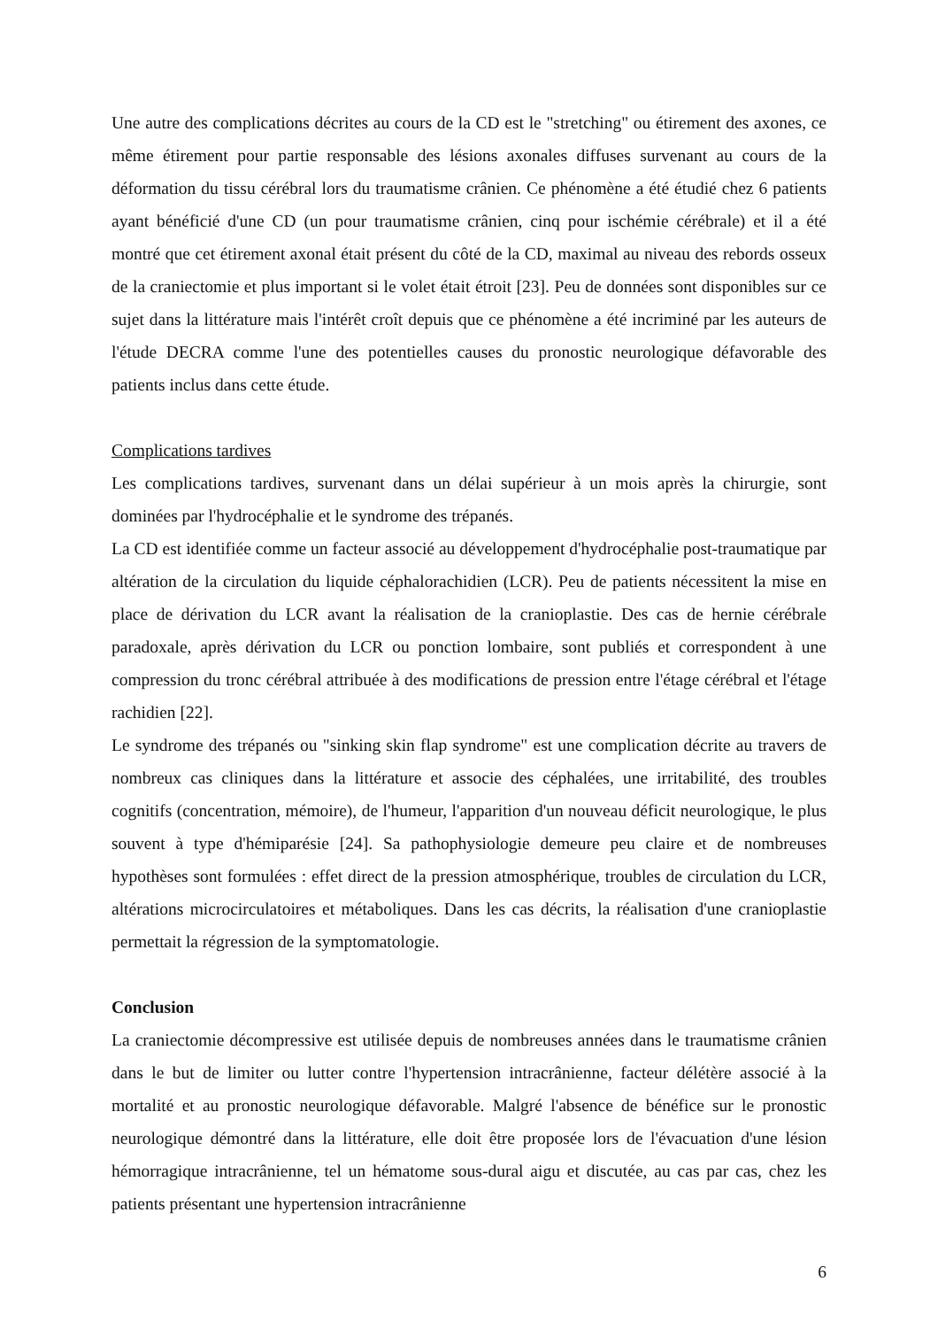Une autre des complications décrites au cours de la CD est le "stretching" ou étirement des axones, ce même étirement pour partie responsable des lésions axonales diffuses survenant au cours de la déformation du tissu cérébral lors du traumatisme crânien. Ce phénomène a été étudié chez 6 patients ayant bénéficié d'une CD (un pour traumatisme crânien, cinq pour ischémie cérébrale) et il a été montré que cet étirement axonal était présent du côté de la CD, maximal au niveau des rebords osseux de la craniectomie et plus important si le volet était étroit [23]. Peu de données sont disponibles sur ce sujet dans la littérature mais l'intérêt croît depuis que ce phénomène a été incriminé par les auteurs de l'étude DECRA comme l'une des potentielles causes du pronostic neurologique défavorable des patients inclus dans cette étude.
Complications tardives
Les complications tardives, survenant dans un délai supérieur à un mois après la chirurgie, sont dominées par l'hydrocéphalie et le syndrome des trépanés.
La CD est identifiée comme un facteur associé au développement d'hydrocéphalie post-traumatique par altération de la circulation du liquide céphalorachidien (LCR). Peu de patients nécessitent la mise en place de dérivation du LCR avant la réalisation de la cranioplastie. Des cas de hernie cérébrale paradoxale, après dérivation du LCR ou ponction lombaire, sont publiés et correspondent à une compression du tronc cérébral attribuée à des modifications de pression entre l'étage cérébral et l'étage rachidien [22].
Le syndrome des trépanés ou "sinking skin flap syndrome" est une complication décrite au travers de nombreux cas cliniques dans la littérature et associe des céphalées, une irritabilité, des troubles cognitifs (concentration, mémoire), de l'humeur, l'apparition d'un nouveau déficit neurologique, le plus souvent à type d'hémiparésie [24]. Sa pathophysiologie demeure peu claire et de nombreuses hypothèses sont formulées : effet direct de la pression atmosphérique, troubles de circulation du LCR, altérations microcirculatoires et métaboliques. Dans les cas décrits, la réalisation d'une cranioplastie permettait la régression de la symptomatologie.
Conclusion
La craniectomie décompressive est utilisée depuis de nombreuses années dans le traumatisme crânien dans le but de limiter ou lutter contre l'hypertension intracrânienne, facteur délétère associé à la mortalité et au pronostic neurologique défavorable. Malgré l'absence de bénéfice sur le pronostic neurologique démontré dans la littérature, elle doit être proposée lors de l'évacuation d'une lésion hémorragique intracrânienne, tel un hématome sous-dural aigu et discutée, au cas par cas, chez les patients présentant une hypertension intracrânienne
6